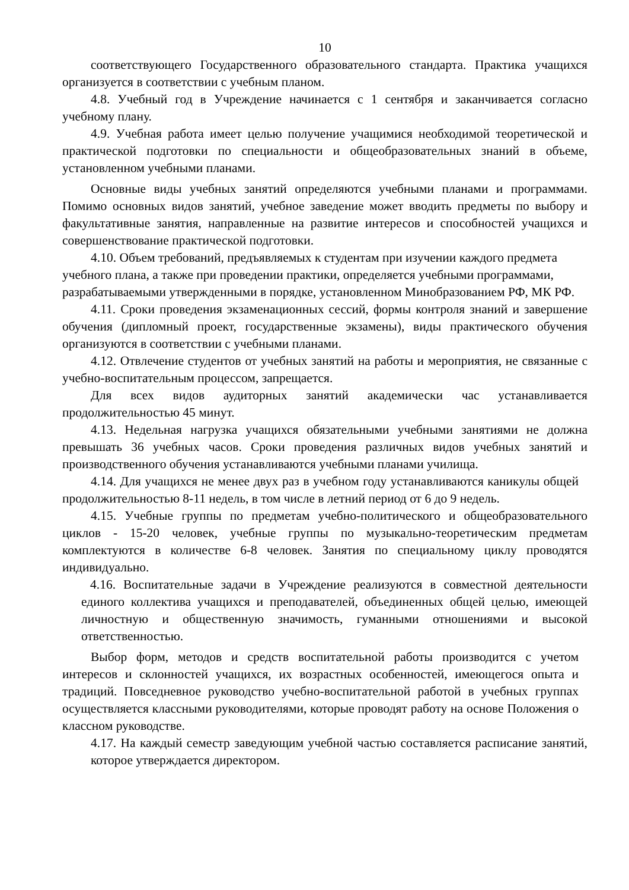10
соответствующего Государственного образовательного стандарта. Практика учащихся организуется в соответствии с учебным планом.
4.8. Учебный год в Учреждение начинается с 1 сентября и заканчивается согласно учебному плану.
4.9. Учебная работа имеет целью получение учащимися необходимой теоретической и практической подготовки по специальности и общеобразовательных знаний в объеме, установленном учебными планами.
Основные виды учебных занятий определяются учебными планами и программами. Помимо основных видов занятий, учебное заведение может вводить предметы по выбору и факультативные занятия, направленные на развитие интересов и способностей учащихся и совершенствование практической подготовки.
4.10. Объем требований, предъявляемых к студентам при изучении каждого предмета учебного плана, а также при проведении практики, определяется учебными программами, разрабатываемыми утвержденными в порядке, установленном Минобразованием РФ, МК РФ.
4.11. Сроки проведения экзаменационных сессий, формы контроля знаний и завершение обучения (дипломный проект, государственные экзамены), виды практического обучения организуются в соответствии с учебными планами.
4.12. Отвлечение студентов от учебных занятий на работы и мероприятия, не связанные с учебно-воспитательным процессом, запрещается.
Для всех видов аудиторных занятий академически час устанавливается продолжительностью 45 минут.
4.13. Недельная нагрузка учащихся обязательными учебными занятиями не должна превышать 36 учебных часов. Сроки проведения различных видов учебных занятий и производственного обучения устанавливаются учебными планами училища.
4.14. Для учащихся не менее двух раз в учебном году устанавливаются каникулы общей продолжительностью 8-11 недель, в том числе в летний период от 6 до 9 недель.
4.15. Учебные группы по предметам учебно-политического и общеобразовательного циклов - 15-20 человек, учебные группы по музыкально-теоретическим предметам комплектуются в количестве 6-8 человек. Занятия по специальному циклу проводятся индивидуально.
4.16. Воспитательные задачи в Учреждение реализуются в совместной деятельности единого коллектива учащихся и преподавателей, объединенных общей целью, имеющей личностную и общественную значимость, гуманными отношениями и высокой ответственностью.
Выбор форм, методов и средств воспитательной работы производится с учетом интересов и склонностей учащихся, их возрастных особенностей, имеющегося опыта и традиций. Повседневное руководство учебно-воспитательной работой в учебных группах осуществляется классными руководителями, которые проводят работу на основе Положения о классном руководстве.
4.17. На каждый семестр заведующим учебной частью составляется расписание занятий, которое утверждается директором.